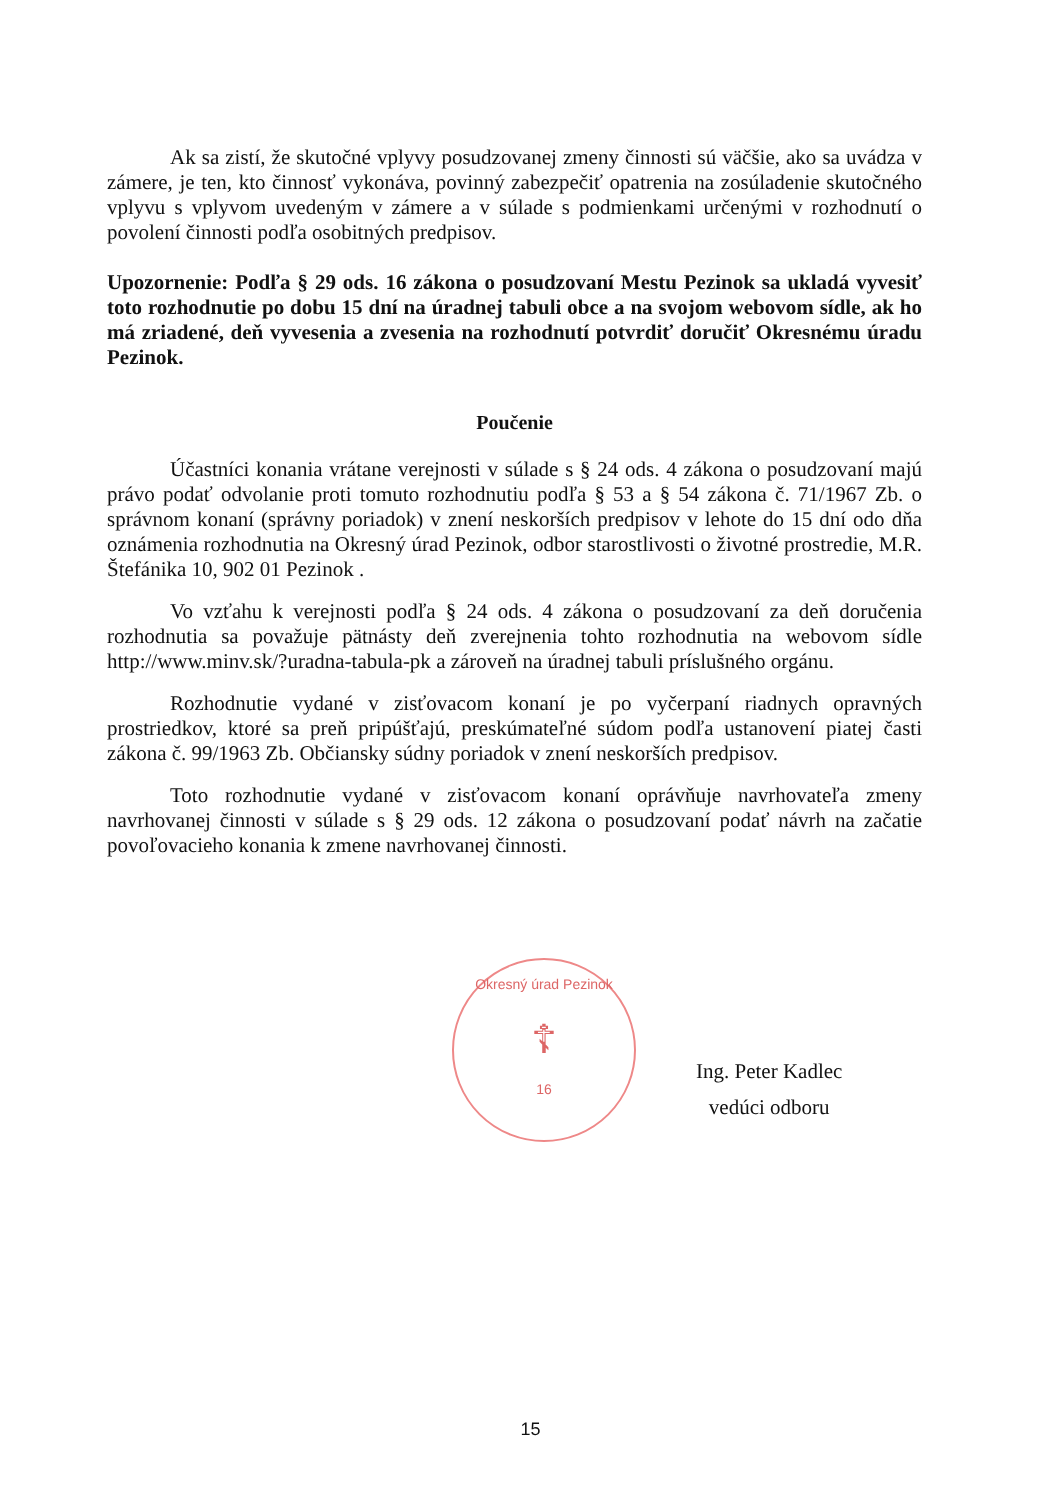Ak sa zistí, že skutočné vplyvy posudzovanej zmeny činnosti sú väčšie, ako sa uvádza v zámere, je ten, kto činnosť vykonáva, povinný zabezpečiť opatrenia na zosúladenie skutočného vplyvu s vplyvom uvedeným v zámere a v súlade s podmienkami určenými v rozhodnutí o povolení činnosti podľa osobitných predpisov.
Upozornenie: Podľa § 29 ods. 16 zákona o posudzovaní Mestu Pezinok sa ukladá vyvesiť toto rozhodnutie po dobu 15 dní na úradnej tabuli obce a na svojom webovom sídle, ak ho má zriadené, deň vyvesenia a zvesenia na rozhodnutí potvrdiť doručiť Okresnému úradu Pezinok.
Poučenie
Účastníci konania vrátane verejnosti v súlade s § 24 ods. 4 zákona o posudzovaní majú právo podať odvolanie proti tomuto rozhodnutiu podľa § 53 a § 54 zákona č. 71/1967 Zb. o správnom konaní (správny poriadok) v znení neskorších predpisov v lehote do 15 dní odo dňa oznámenia rozhodnutia na Okresný úrad Pezinok, odbor starostlivosti o životné prostredie, M.R. Štefánika 10, 902 01 Pezinok .
Vo vzťahu k verejnosti podľa § 24 ods. 4 zákona o posudzovaní za deň doručenia rozhodnutia sa považuje pätnásty deň zverejnenia tohto rozhodnutia na webovom sídle http://www.minv.sk/?uradna-tabula-pk a zároveň na úradnej tabuli príslušného orgánu.
Rozhodnutie vydané v zisťovacom konaní je po vyčerpaní riadnych opravných prostriedkov, ktoré sa preň pripúšťajú, preskúmateľné súdom podľa ustanovení piatej časti zákona č. 99/1963 Zb. Občiansky súdny poriadok v znení neskorších predpisov.
Toto rozhodnutie vydané v zisťovacom konaní oprávňuje navrhovateľa zmeny navrhovanej činnosti v súlade s § 29 ods. 12 zákona o posudzovaní podať návrh na začatie povoľovacieho konania k zmene navrhovanej činnosti.
Okresný úrad Pezinok
☦
16
Ing. Peter Kadlec
vedúci odboru
15